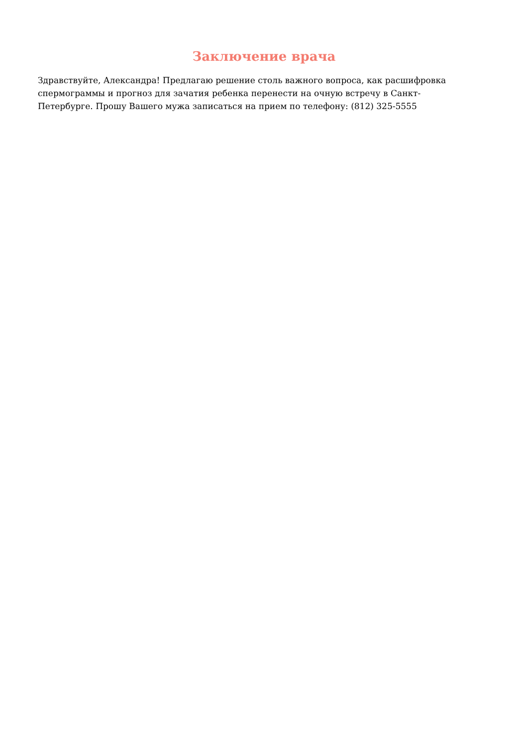Заключение врача
Здравствуйте, Александра! Предлагаю решение столь важного вопроса, как расшифровка спермограммы и прогноз для зачатия ребенка перенести на очную встречу в Санкт-Петербурге. Прошу Вашего мужа записаться на прием по телефону: (812) 325-5555